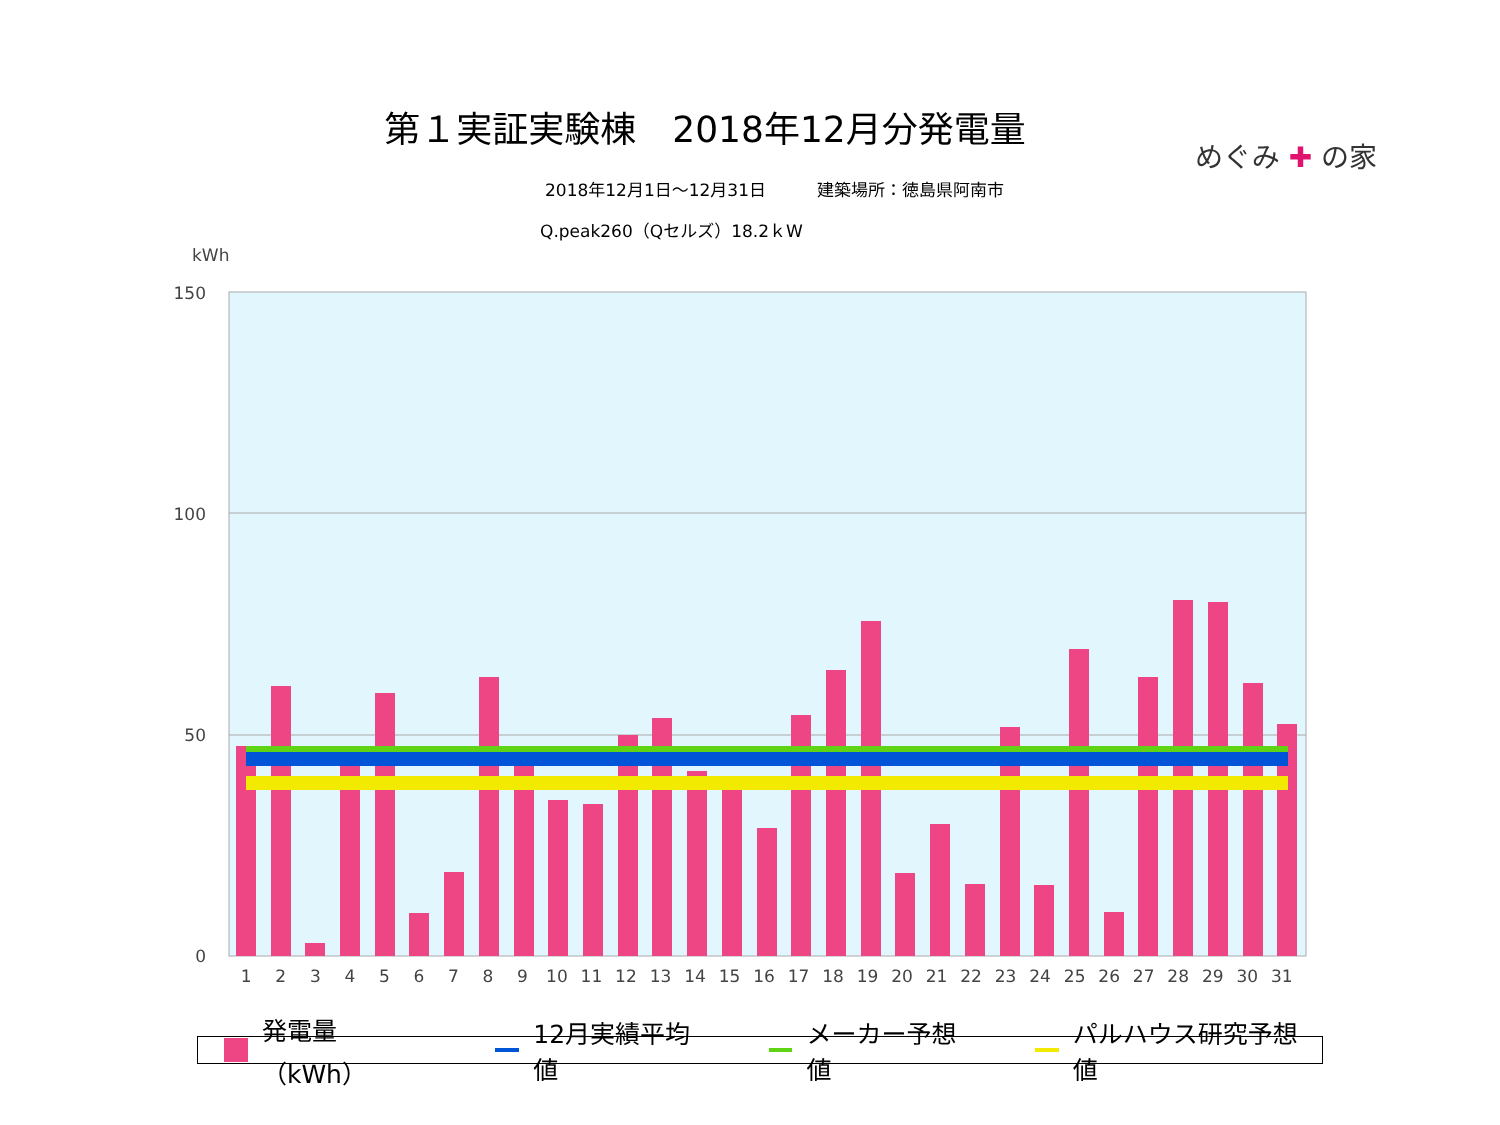第１実証実験棟　2018年12月分発電量
めぐみ ✚ の家
2018年12月1日～12月31日　　　建築場所：徳島県阿南市
Q.peak260（Qセルズ）18.2ｋW
kWh
150
100
50
0
123456789 10 11 12 13 14 15 16 17 18 19 20 21 22 23 24 25 26 27 28 29 30 31
発電量（kWh） 12月実績平均値 メーカー予想値 パルハウス研究予想値